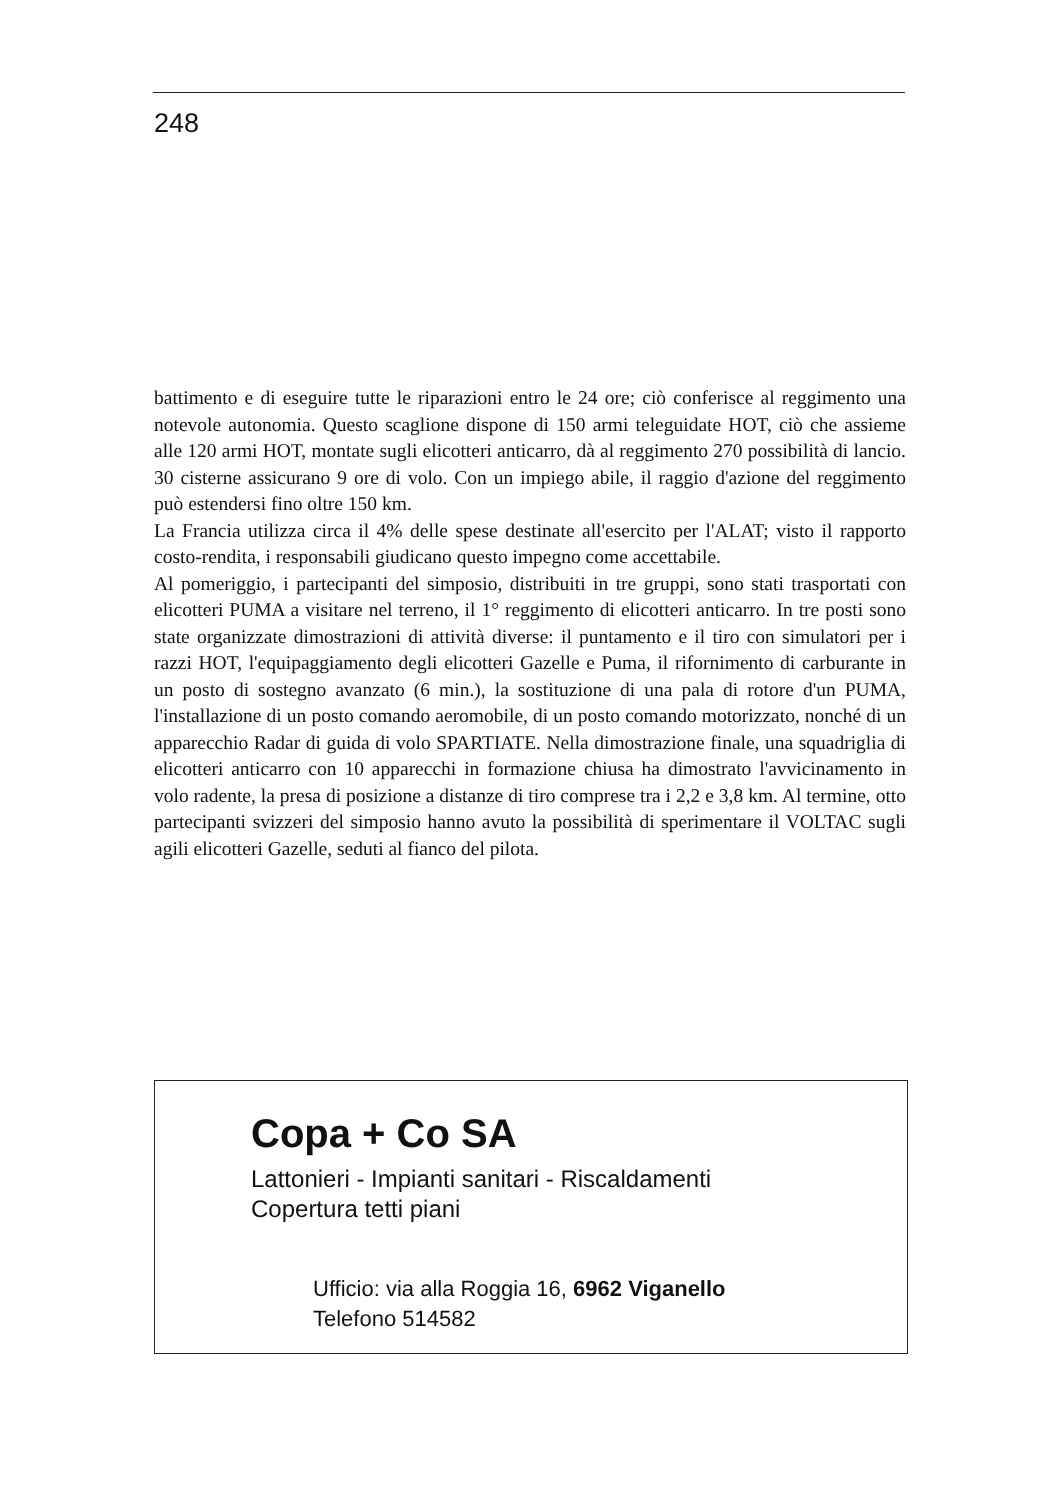248
battimento e di eseguire tutte le riparazioni entro le 24 ore; ciò conferisce al reggimento una notevole autonomia. Questo scaglione dispone di 150 armi teleguidate HOT, ciò che assieme alle 120 armi HOT, montate sugli elicotteri anticarro, dà al reggimento 270 possibilità di lancio. 30 cisterne assicurano 9 ore di volo. Con un impiego abile, il raggio d'azione del reggimento può estendersi fino oltre 150 km.
La Francia utilizza circa il 4% delle spese destinate all'esercito per l'ALAT; visto il rapporto costo-rendita, i responsabili giudicano questo impegno come accettabile.
Al pomeriggio, i partecipanti del simposio, distribuiti in tre gruppi, sono stati trasportati con elicotteri PUMA a visitare nel terreno, il 1° reggimento di elicotteri anticarro. In tre posti sono state organizzate dimostrazioni di attività diverse: il puntamento e il tiro con simulatori per i razzi HOT, l'equipaggiamento degli elicotteri Gazelle e Puma, il rifornimento di carburante in un posto di sostegno avanzato (6 min.), la sostituzione di una pala di rotore d'un PUMA, l'installazione di un posto comando aeromobile, di un posto comando motorizzato, nonché di un apparecchio Radar di guida di volo SPARTIATE. Nella dimostrazione finale, una squadriglia di elicotteri anticarro con 10 apparecchi in formazione chiusa ha dimostrato l'avvicinamento in volo radente, la presa di posizione a distanze di tiro comprese tra i 2,2 e 3,8 km. Al termine, otto partecipanti svizzeri del simposio hanno avuto la possibilità di sperimentare il VOLTAC sugli agili elicotteri Gazelle, seduti al fianco del pilota.
Copa + Co SA
Lattonieri - Impianti sanitari - Riscaldamenti
Copertura tetti piani
Ufficio: via alla Roggia 16, 6962 Viganello
Telefono 514582